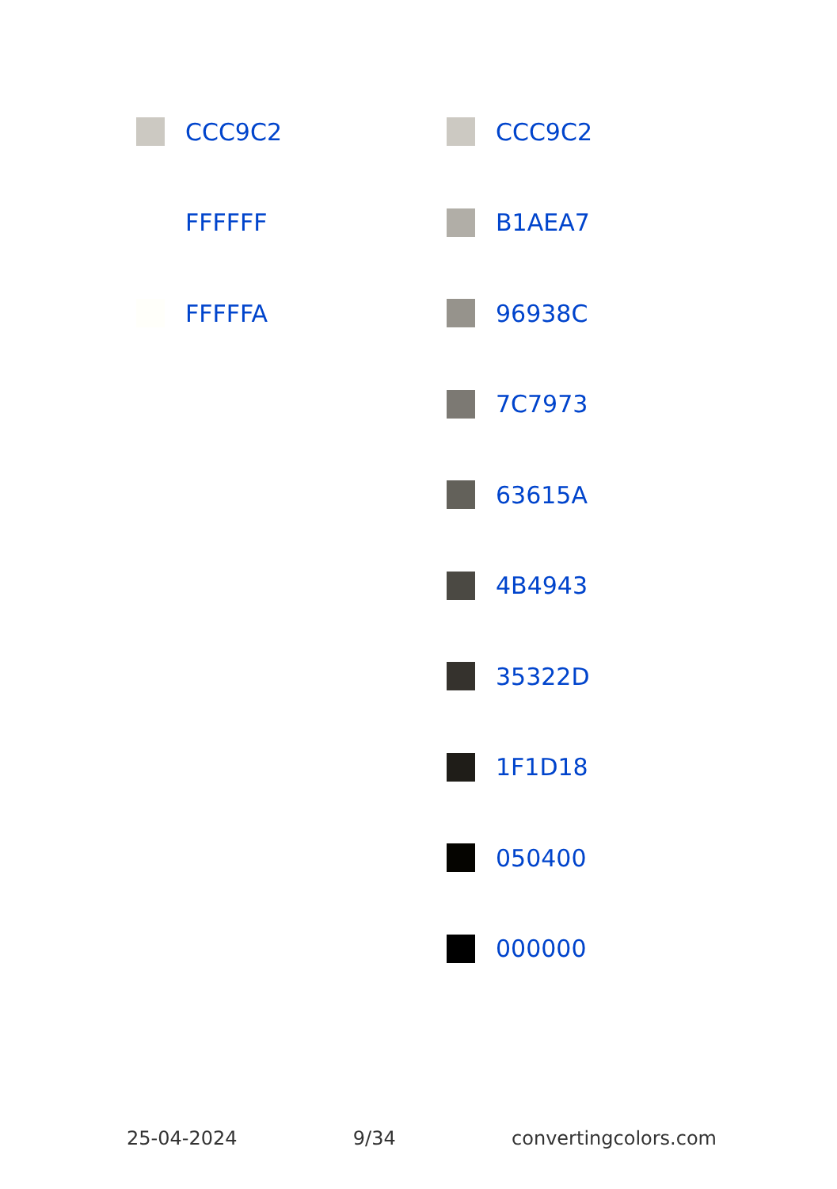CCC9C2
FFFFFF
FFFFFA
CCC9C2
B1AEA7
96938C
7C7973
63615A
4B4943
35322D
1F1D18
050400
000000
25-04-2024 9/34 convertingcolors.com